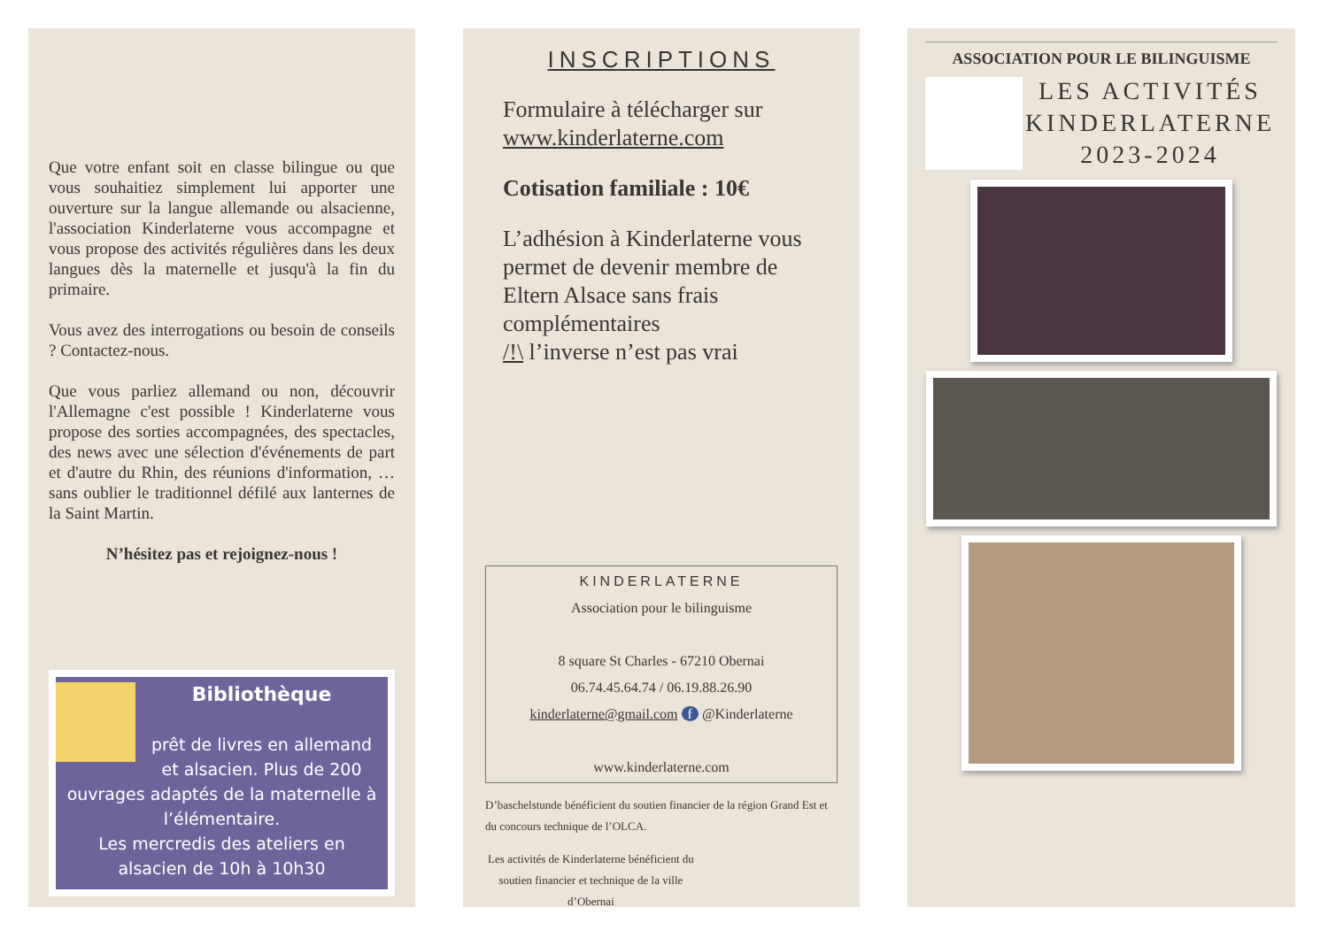Que votre enfant soit en classe bilingue ou que vous souhaitiez simplement lui apporter une ouverture sur la langue allemande ou alsacienne, l'association Kinderlaterne vous accompagne et vous propose des activités régulières dans les deux langues dès la maternelle et jusqu'à la fin du primaire.
Vous avez des interrogations ou besoin de conseils ? Contactez-nous.
Que vous parliez allemand ou non, découvrir l'Allemagne c'est possible ! Kinderlaterne vous propose des sorties accompagnées, des spectacles, des news avec une sélection d'événements de part et d'autre du Rhin, des réunions d'information, … sans oublier le traditionnel défilé aux lanternes de la Saint Martin.
N’hésitez pas et rejoignez-nous !
Bibliothèque
prêt de livres en allemand et alsacien. Plus de 200 ouvrages adaptés de la maternelle à l’élémentaire.
Les mercredis des ateliers en alsacien de 10h à 10h30
INSCRIPTIONS
Formulaire à télécharger sur www.kinderlaterne.com
Cotisation familiale : 10€
L’adhésion à Kinderlaterne vous permet de devenir membre de Eltern Alsace sans frais complémentaires
/!\ l’inverse n’est pas vrai
KINDERLATERNE
Association pour le bilinguisme
8 square St Charles - 67210 Obernai
06.74.45.64.74 / 06.19.88.26.90
kinderlaterne@gmail.com f @Kinderlaterne
www.kinderlaterne.com
D’baschelstunde bénéficient du soutien financier de la région Grand Est et du concours technique de l’OLCA.
Les activités de Kinderlaterne bénéficient du soutien financier et technique de la ville d’Obernai
ASSOCIATION POUR LE BILINGUISME
LES ACTIVITÉS KINDERLATERNE
2023-2024